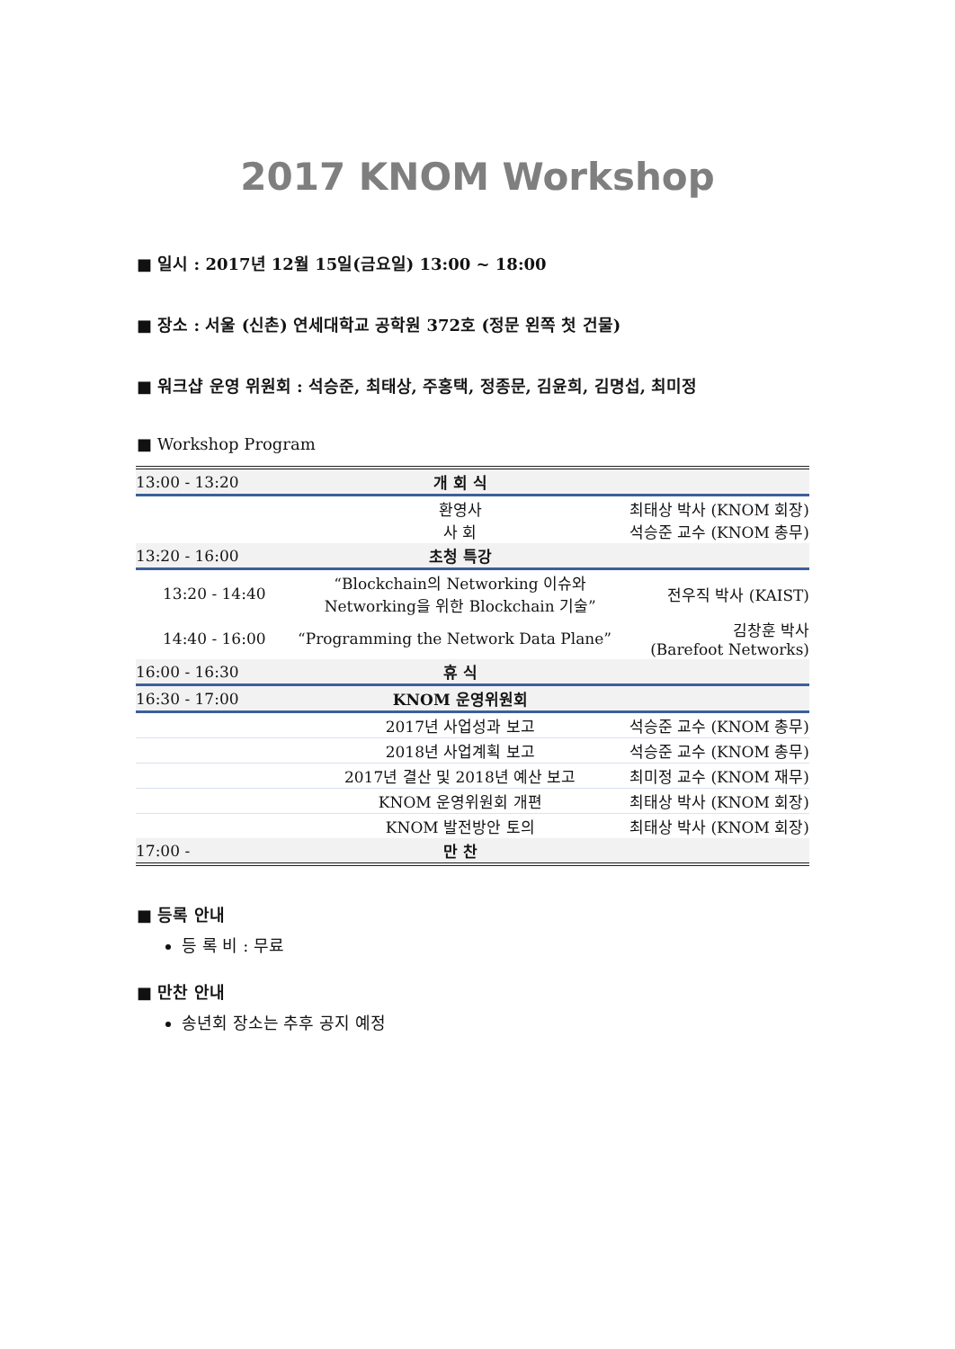2017 KNOM Workshop
■ 일시 : 2017년 12월 15일(금요일) 13:00 ~ 18:00
■ 장소 : 서울 (신촌) 연세대학교 공학원 372호 (정문 왼쪽 첫 건물)
■ 워크샵 운영 위원회 : 석승준, 최태상, 주홍택, 정종문, 김윤희, 김명섭, 최미정
■ Workshop Program
| 13:00 - 13:20 | 개 회 식 | |
| | 환영사 사 회 | 최태상 박사 (KNOM 회장) 석승준 교수 (KNOM 총무) |
| 13:20 - 16:00 | 초청 특강 | |
| 13:20 - 14:40 | “Blockchain의 Networking 이슈와 Networking을 위한 Blockchain 기술” | 전우직 박사 (KAIST) |
| 14:40 - 16:00 | “Programming the Network Data Plane” | 김창훈 박사 (Barefoot Networks) |
| 16:00 - 16:30 | 휴 식 | |
| 16:30 - 17:00 | KNOM 운영위원회 | |
| | 2017년 사업성과 보고 | 석승준 교수 (KNOM 총무) |
| | 2018년 사업계획 보고 | 석승준 교수 (KNOM 총무) |
| | 2017년 결산 및 2018년 예산 보고 | 최미정 교수 (KNOM 재무) |
| | KNOM 운영위원회 개편 | 최태상 박사 (KNOM 회장) |
| | KNOM 발전방안 토의 | 최태상 박사 (KNOM 회장) |
| 17:00 - | 만 찬 | |
■ 등록 안내
등 록 비 : 무료
■ 만찬 안내
송년회 장소는 추후 공지 예정